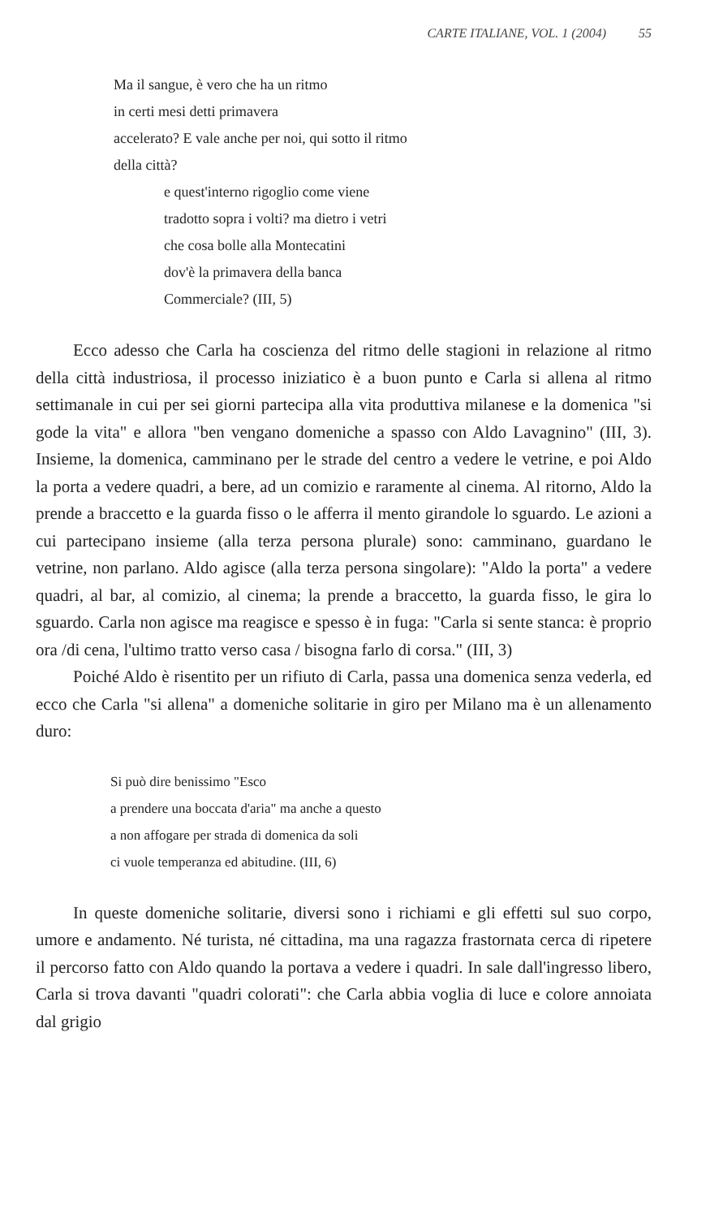CARTE ITALIANE, VOL. 1 (2004) 55
Ma il sangue, è vero che ha un ritmo
in certi mesi detti primavera
accelerato? E vale anche per noi, qui sotto il ritmo
della città?
e quest'interno rigoglio come viene
tradotto sopra i volti? ma dietro i vetri
che cosa bolle alla Montecatini
dov'è la primavera della banca
Commerciale? (III, 5)
Ecco adesso che Carla ha coscienza del ritmo delle stagioni in relazione al ritmo della città industriosa, il processo iniziatico è a buon punto e Carla si allena al ritmo settimanale in cui per sei giorni partecipa alla vita produttiva milanese e la domenica "si gode la vita" e allora "ben vengano domeniche a spasso con Aldo Lavagnino" (III, 3). Insieme, la domenica, camminano per le strade del centro a vedere le vetrine, e poi Aldo la porta a vedere quadri, a bere, ad un comizio e raramente al cinema. Al ritorno, Aldo la prende a braccetto e la guarda fisso o le afferra il mento girandole lo sguardo. Le azioni a cui partecipano insieme (alla terza persona plurale) sono: camminano, guardano le vetrine, non parlano. Aldo agisce (alla terza persona singolare): "Aldo la porta" a vedere quadri, al bar, al comizio, al cinema; la prende a braccetto, la guarda fisso, le gira lo sguardo. Carla non agisce ma reagisce e spesso è in fuga: "Carla si sente stanca: è proprio ora /di cena, l'ultimo tratto verso casa / bisogna farlo di corsa." (III, 3)
Poiché Aldo è risentito per un rifiuto di Carla, passa una domenica senza vederla, ed ecco che Carla "si allena" a domeniche solitarie in giro per Milano ma è un allenamento duro:
Si può dire benissimo "Esco
a prendere una boccata d'aria" ma anche a questo
a non affogare per strada di domenica da soli
ci vuole temperanza ed abitudine. (III, 6)
In queste domeniche solitarie, diversi sono i richiami e gli effetti sul suo corpo, umore e andamento. Né turista, né cittadina, ma una ragazza frastornata cerca di ripetere il percorso fatto con Aldo quando la portava a vedere i quadri. In sale dall'ingresso libero, Carla si trova davanti "quadri colorati": che Carla abbia voglia di luce e colore annoiata dal grigio